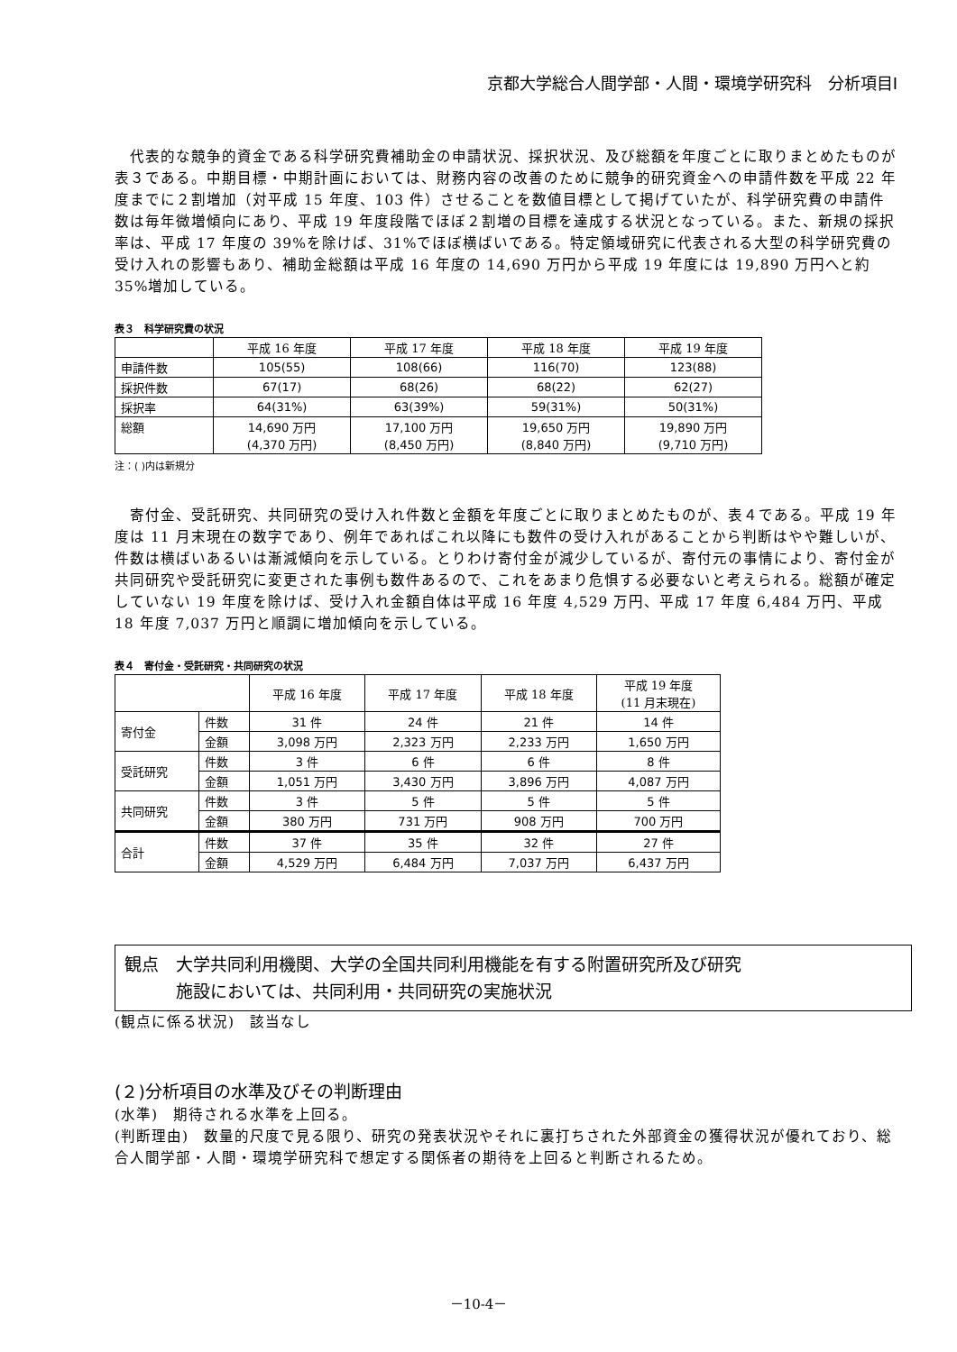京都大学総合人間学部・人間・環境学研究科　分析項目Ⅰ
　代表的な競争的資金である科学研究費補助金の申請状況、採択状況、及び総額を年度ごとに取りまとめたものが表３である。中期目標・中期計画においては、財務内容の改善のために競争的研究資金への申請件数を平成 22 年度までに２割増加（対平成 15 年度、103 件）させることを数値目標として掲げていたが、科学研究費の申請件数は毎年微増傾向にあり、平成 19 年度段階でほぼ２割増の目標を達成する状況となっている。また、新規の採択率は、平成 17 年度の 39%を除けば、31%でほぼ横ばいである。特定領域研究に代表される大型の科学研究費の受け入れの影響もあり、補助金総額は平成 16 年度の 14,690 万円から平成 19 年度には 19,890 万円へと約 35%増加している。
表３　科学研究費の状況
| | 平成 16 年度 | 平成 17 年度 | 平成 18 年度 | 平成 19 年度 |
| --- | --- | --- | --- | --- |
| 申請件数 | 105(55) | 108(66) | 116(70) | 123(88) |
| 採択件数 | 67(17) | 68(26) | 68(22) | 62(27) |
| 採択率 | 64(31%) | 63(39%) | 59(31%) | 50(31%) |
| 総額 | 14,690 万円 (4,370 万円) | 17,100 万円 (8,450 万円) | 19,650 万円 (8,840 万円) | 19,890 万円 (9,710 万円) |
注：( )内は新規分
　寄付金、受託研究、共同研究の受け入れ件数と金額を年度ごとに取りまとめたものが、表４である。平成 19 年度は 11 月末現在の数字であり、例年であればこれ以降にも数件の受け入れがあることから判断はやや難しいが、件数は横ばいあるいは漸減傾向を示している。とりわけ寄付金が減少しているが、寄付元の事情により、寄付金が共同研究や受託研究に変更された事例も数件あるので、これをあまり危惧する必要ないと考えられる。総額が確定していない 19 年度を除けば、受け入れ金額自体は平成 16 年度 4,529 万円、平成 17 年度 6,484 万円、平成 18 年度 7,037 万円と順調に増加傾向を示している。
表４　寄付金・受託研究・共同研究の状況
| | | 平成 16 年度 | 平成 17 年度 | 平成 18 年度 | 平成 19 年度 (11 月末現在) |
| --- | --- | --- | --- | --- | --- |
| 寄付金 | 件数 | 31 件 | 24 件 | 21 件 | 14 件 |
| | 金額 | 3,098 万円 | 2,323 万円 | 2,233 万円 | 1,650 万円 |
| 受託研究 | 件数 | 3 件 | 6 件 | 6 件 | 8 件 |
| | 金額 | 1,051 万円 | 3,430 万円 | 3,896 万円 | 4,087 万円 |
| 共同研究 | 件数 | 3 件 | 5 件 | 5 件 | 5 件 |
| | 金額 | 380 万円 | 731 万円 | 908 万円 | 700 万円 |
| 合計 | 件数 | 37 件 | 35 件 | 32 件 | 27 件 |
| | 金額 | 4,529 万円 | 6,484 万円 | 7,037 万円 | 6,437 万円 |
観点　大学共同利用機関、大学の全国共同利用機能を有する附置研究所及び研究
　　　施設においては、共同利用・共同研究の実施状況
(観点に係る状況)　該当なし
(２)分析項目の水準及びその判断理由
(水準)　期待される水準を上回る。
(判断理由)　数量的尺度で見る限り、研究の発表状況やそれに裏打ちされた外部資金の獲得状況が優れており、総合人間学部・人間・環境学研究科で想定する関係者の期待を上回ると判断されるため。
－10-4－